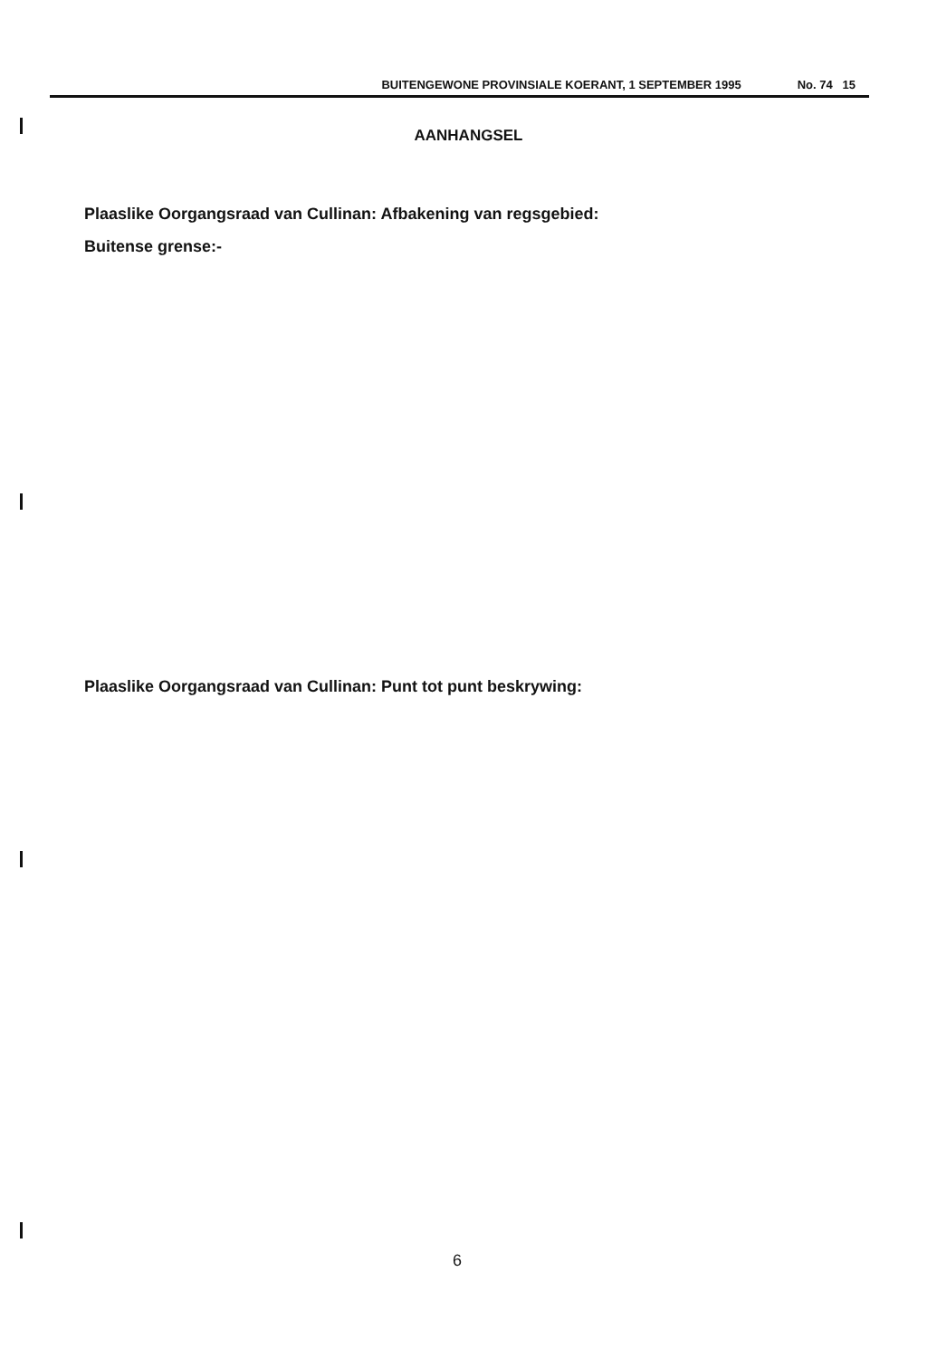BUITENGEWONE PROVINSIALE KOERANT, 1 SEPTEMBER 1995 No. 74 15
AANHANGSEL
Plaaslike Oorgangsraad van Cullinan: Afbakening van regsgebied:
Buitense grense:-
Plaaslike Oorgangsraad van Cullinan: Punt tot punt beskrywing:
6